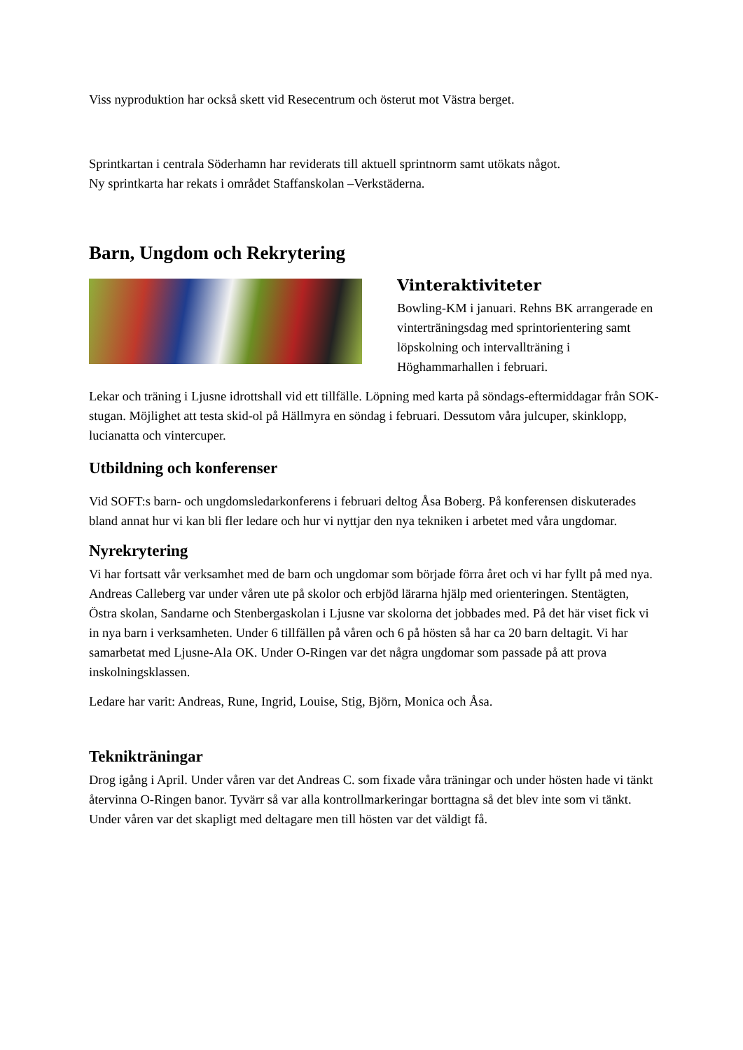Viss nyproduktion har också skett vid Resecentrum och österut mot Västra berget.
Sprintkartan i centrala Söderhamn har reviderats till aktuell sprintnorm samt utökats något.
Ny sprintkarta har rekats i området Staffanskolan –Verkstäderna.
Barn, Ungdom och Rekrytering
Vinteraktiviteter
Bowling-KM i januari. Rehns BK arrangerade en vinterträningsdag med sprintorientering samt löpskolning och intervallträning i Höghammarhallen i februari.
Lekar och träning i Ljusne idrottshall vid ett tillfälle. Löpning med karta på söndags-eftermiddagar från SOK-stugan. Möjlighet att testa skid-ol på Hällmyra en söndag i februari. Dessutom våra julcuper, skinklopp, lucianatta och vintercuper.
Utbildning och konferenser
Vid SOFT:s barn- och ungdomsledarkonferens i februari deltog Åsa Boberg. På konferensen diskuterades bland annat hur vi kan bli fler ledare och hur vi nyttjar den nya tekniken i arbetet med våra ungdomar.
Nyrekrytering
Vi har fortsatt vår verksamhet med de barn och ungdomar som började förra året och vi har fyllt på med nya. Andreas Calleberg var under våren ute på skolor och erbjöd lärarna hjälp med orienteringen. Stentägten, Östra skolan, Sandarne och Stenbergaskolan i Ljusne var skolorna det jobbades med. På det här viset fick vi in nya barn i verksamheten. Under 6 tillfällen på våren och 6 på hösten så har ca 20 barn deltagit. Vi har samarbetat med Ljusne-Ala OK. Under O-Ringen var det några ungdomar som passade på att prova inskolningsklassen.
Ledare har varit: Andreas, Rune, Ingrid, Louise, Stig, Björn, Monica och Åsa.
Teknikträningar
Drog igång i April. Under våren var det Andreas C. som fixade våra träningar och under hösten hade vi tänkt återvinna O-Ringen banor. Tyvärr så var alla kontrollmarkeringar borttagna så det blev inte som vi tänkt. Under våren var det skapligt med deltagare men till hösten var det väldigt få.